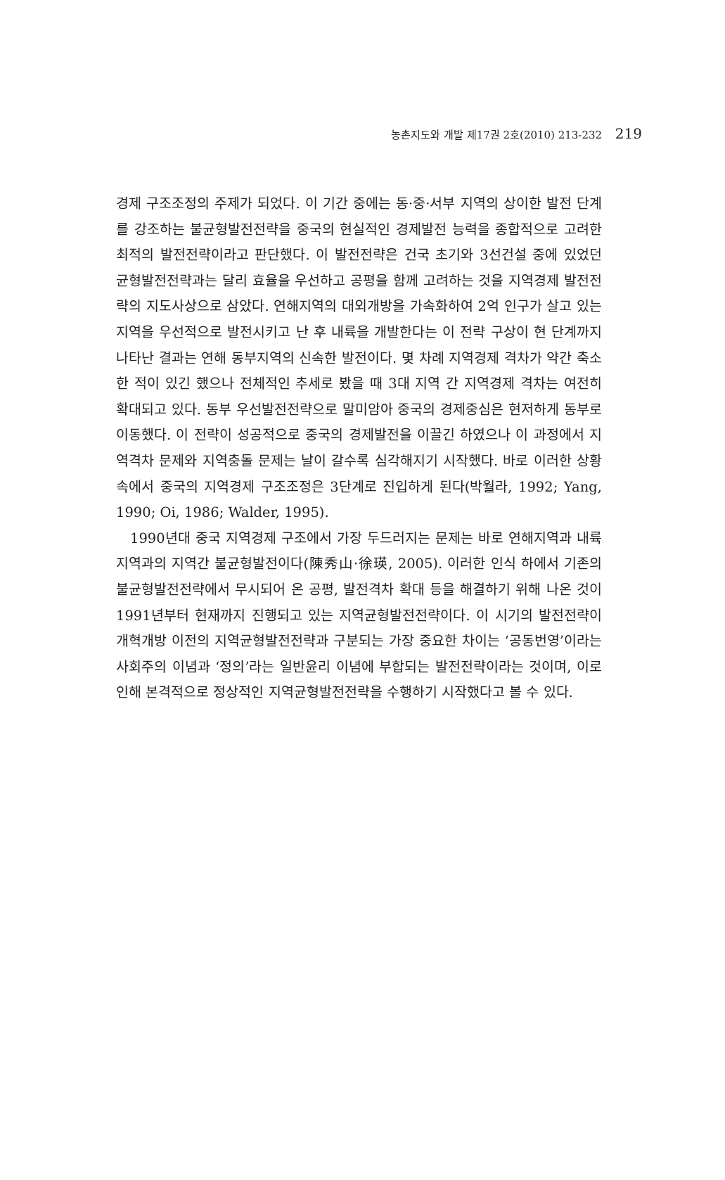농촌지도와 개발 제17권 2호(2010) 213-232 219
경제 구조조정의 주제가 되었다. 이 기간 중에는 동·중·서부 지역의 상이한 발전 단계를 강조하는 불균형발전전략을 중국의 현실적인 경제발전 능력을 종합적으로 고려한 최적의 발전전략이라고 판단했다. 이 발전전략은 건국 초기와 3선건설 중에 있었던 균형발전전략과는 달리 효율을 우선하고 공평을 함께 고려하는 것을 지역경제 발전전략의 지도사상으로 삼았다. 연해지역의 대외개방을 가속화하여 2억 인구가 살고 있는 지역을 우선적으로 발전시키고 난 후 내륙을 개발한다는 이 전략 구상이 현 단계까지 나타난 결과는 연해 동부지역의 신속한 발전이다. 몇 차례 지역경제 격차가 약간 축소한 적이 있긴 했으나 전체적인 추세로 봤을 때 3대 지역 간 지역경제 격차는 여전히 확대되고 있다. 동부 우선발전전략으로 말미암아 중국의 경제중심은 현저하게 동부로 이동했다. 이 전략이 성공적으로 중국의 경제발전을 이끌긴 하였으나 이 과정에서 지역격차 문제와 지역충돌 문제는 날이 갈수록 심각해지기 시작했다. 바로 이러한 상황 속에서 중국의 지역경제 구조조정은 3단계로 진입하게 된다(박월라, 1992; Yang, 1990; Oi, 1986; Walder, 1995).
1990년대 중국 지역경제 구조에서 가장 두드러지는 문제는 바로 연해지역과 내륙지역과의 지역간 불균형발전이다(陳秀山·徐瑛, 2005). 이러한 인식 하에서 기존의 불균형발전전략에서 무시되어 온 공평, 발전격차 확대 등을 해결하기 위해 나온 것이 1991년부터 현재까지 진행되고 있는 지역균형발전전략이다. 이 시기의 발전전략이 개혁개방 이전의 지역균형발전전략과 구분되는 가장 중요한 차이는 ‘공동번영’이라는 사회주의 이념과 ‘정의’라는 일반윤리 이념에 부합되는 발전전략이라는 것이며, 이로 인해 본격적으로 정상적인 지역균형발전전략을 수행하기 시작했다고 볼 수 있다.